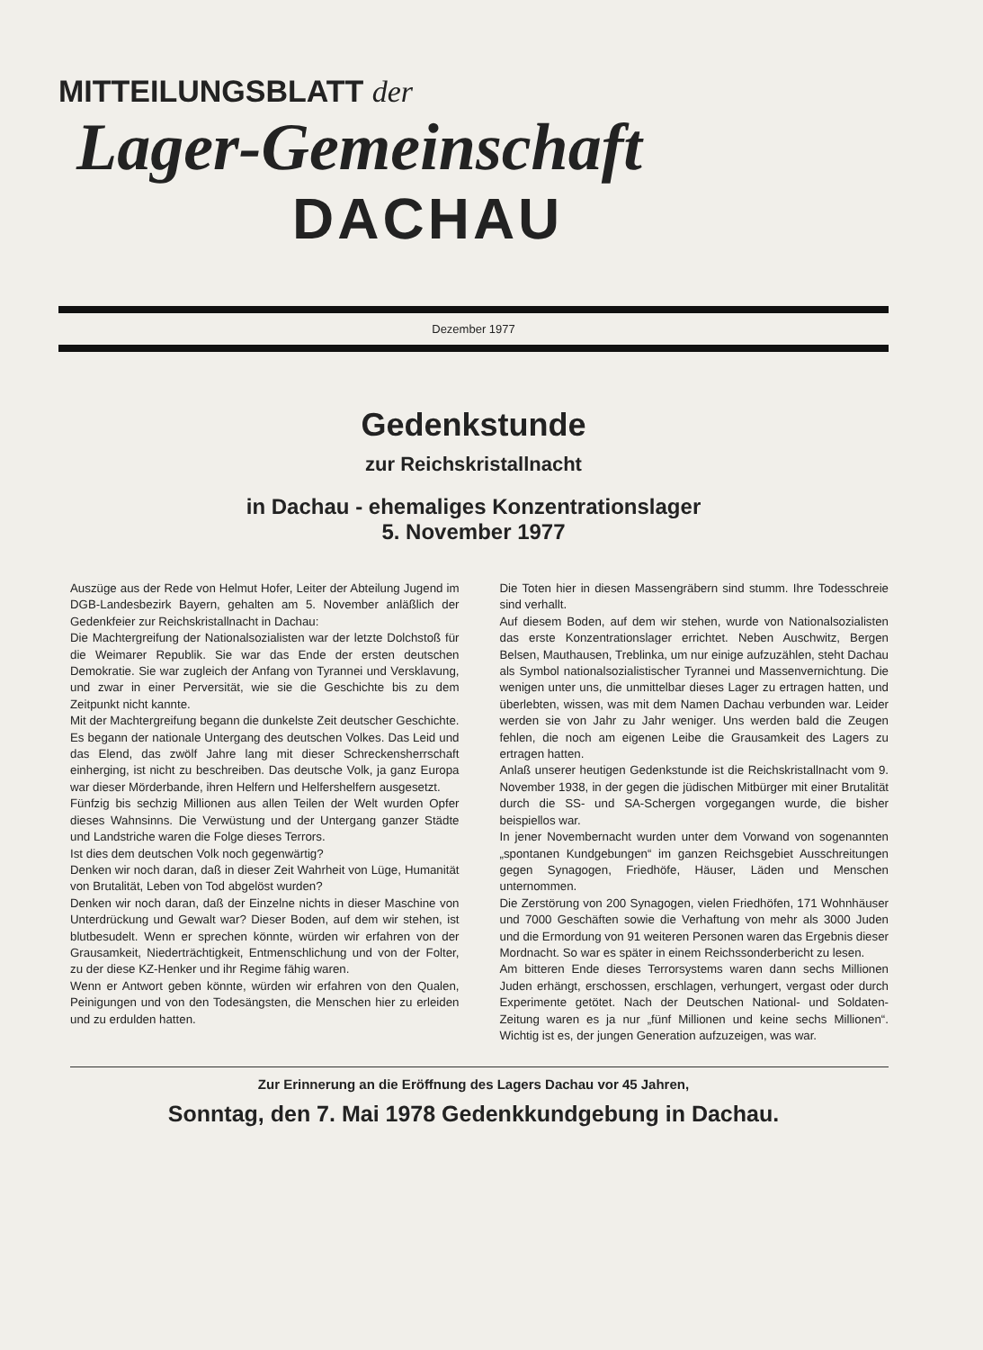MITTEILUNGSBLATT der
Lager-Gemeinschaft
DACHAU
Dezember 1977
Gedenkstunde
zur Reichskristallnacht
in Dachau - ehemaliges Konzentrationslager
5. November 1977
Auszüge aus der Rede von Helmut Hofer, Leiter der Abteilung Jugend im DGB-Landesbezirk Bayern, gehalten am 5. November anläßlich der Gedenkfeier zur Reichskristallnacht in Dachau:
Die Machtergreifung der Nationalsozialisten war der letzte Dolchstoß für die Weimarer Republik. Sie war das Ende der ersten deutschen Demokratie. Sie war zugleich der Anfang von Tyrannei und Versklavung, und zwar in einer Perversität, wie sie die Geschichte bis zu dem Zeitpunkt nicht kannte.
Mit der Machtergreifung begann die dunkelste Zeit deutscher Geschichte. Es begann der nationale Untergang des deutschen Volkes. Das Leid und das Elend, das zwölf Jahre lang mit dieser Schreckensherrschaft einherging, ist nicht zu beschreiben. Das deutsche Volk, ja ganz Europa war dieser Mörderbande, ihren Helfern und Helfershelfern ausgesetzt.
Fünfzig bis sechzig Millionen aus allen Teilen der Welt wurden Opfer dieses Wahnsinns. Die Verwüstung und der Untergang ganzer Städte und Landstriche waren die Folge dieses Terrors.
Ist dies dem deutschen Volk noch gegenwärtig?
Denken wir noch daran, daß in dieser Zeit Wahrheit von Lüge, Humanität von Brutalität, Leben von Tod abgelöst wurden?
Denken wir noch daran, daß der Einzelne nichts in dieser Maschine von Unterdrückung und Gewalt war? Dieser Boden, auf dem wir stehen, ist blutbesudelt. Wenn er sprechen könnte, würden wir erfahren von der Grausamkeit, Niederträchtigkeit, Entmenschlichung und von der Folter, zu der diese KZ-Henker und ihr Regime fähig waren.
Wenn er Antwort geben könnte, würden wir erfahren von den Qualen, Peinigungen und von den Todesängsten, die Menschen hier zu erleiden und zu erdulden hatten.
Die Toten hier in diesen Massengräbern sind stumm. Ihre Todesschreie sind verhallt.
Auf diesem Boden, auf dem wir stehen, wurde von Nationalsozialisten das erste Konzentrationslager errichtet. Neben Auschwitz, Bergen Belsen, Mauthausen, Treblinka, um nur einige aufzuzählen, steht Dachau als Symbol nationalsozialistischer Tyrannei und Massenvernichtung. Die wenigen unter uns, die unmittelbar dieses Lager zu ertragen hatten, und überlebten, wissen, was mit dem Namen Dachau verbunden war. Leider werden sie von Jahr zu Jahr weniger. Uns werden bald die Zeugen fehlen, die noch am eigenen Leibe die Grausamkeit des Lagers zu ertragen hatten.
Anlaß unserer heutigen Gedenkstunde ist die Reichskristallnacht vom 9. November 1938, in der gegen die jüdischen Mitbürger mit einer Brutalität durch die SS- und SA-Schergen vorgegangen wurde, die bisher beispiellos war.
In jener Novembernacht wurden unter dem Vorwand von sogenannten „spontanen Kundgebungen“ im ganzen Reichsgebiet Ausschreitungen gegen Synagogen, Friedhöfe, Häuser, Läden und Menschen unternommen.
Die Zerstörung von 200 Synagogen, vielen Friedhöfen, 171 Wohnhäuser und 7000 Geschäften sowie die Verhaftung von mehr als 3000 Juden und die Ermordung von 91 weiteren Personen waren das Ergebnis dieser Mordnacht. So war es später in einem Reichssonderbericht zu lesen.
Am bitteren Ende dieses Terrorsystems waren dann sechs Millionen Juden erhängt, erschossen, erschlagen, verhungert, vergast oder durch Experimente getötet. Nach der Deutschen National- und Soldaten-Zeitung waren es ja nur „fünf Millionen und keine sechs Millionen“. Wichtig ist es, der jungen Generation aufzuzeigen, was war.
Zur Erinnerung an die Eröffnung des Lagers Dachau vor 45 Jahren,
Sonntag, den 7. Mai 1978 Gedenkkundgebung in Dachau.